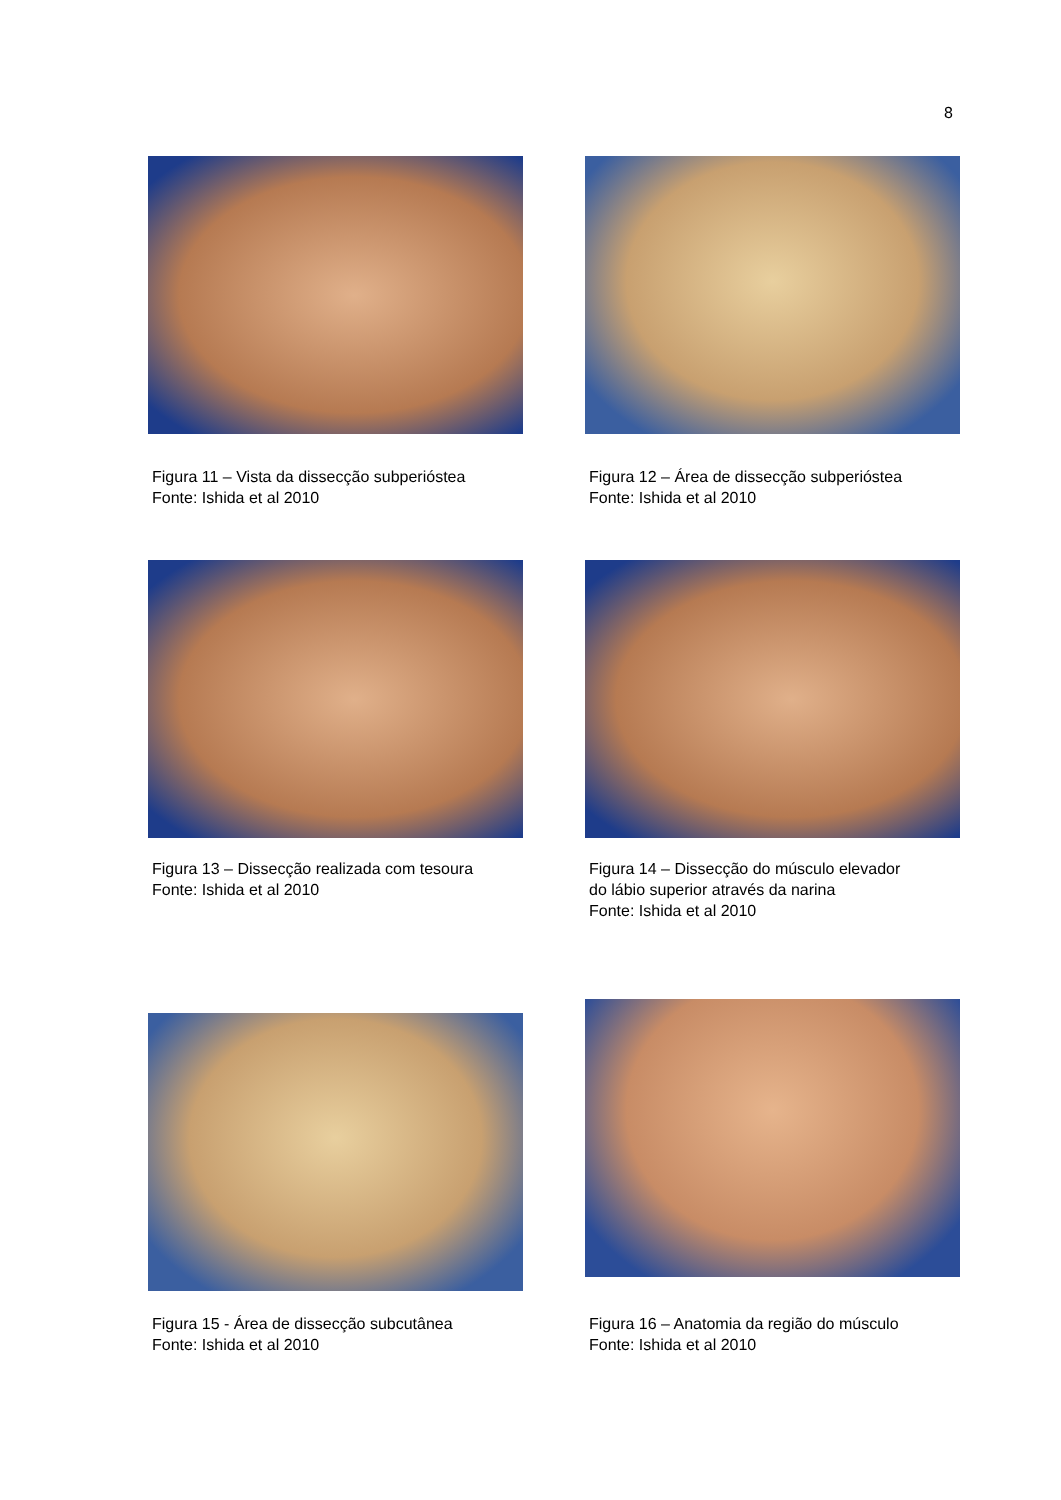8
Figura 11 – Vista da dissecção subperióstea
Fonte: Ishida et al 2010
Figura 12 – Área de dissecção subperióstea
Fonte: Ishida et al 2010
Figura 13 – Dissecção realizada com tesoura
Fonte: Ishida et al 2010
Figura 14 – Dissecção do músculo elevador
do lábio superior através da narina
Fonte: Ishida et al 2010
Figura 15 - Área de dissecção subcutânea
Fonte: Ishida et al 2010
Figura 16 – Anatomia da região do músculo
Fonte: Ishida et al 2010